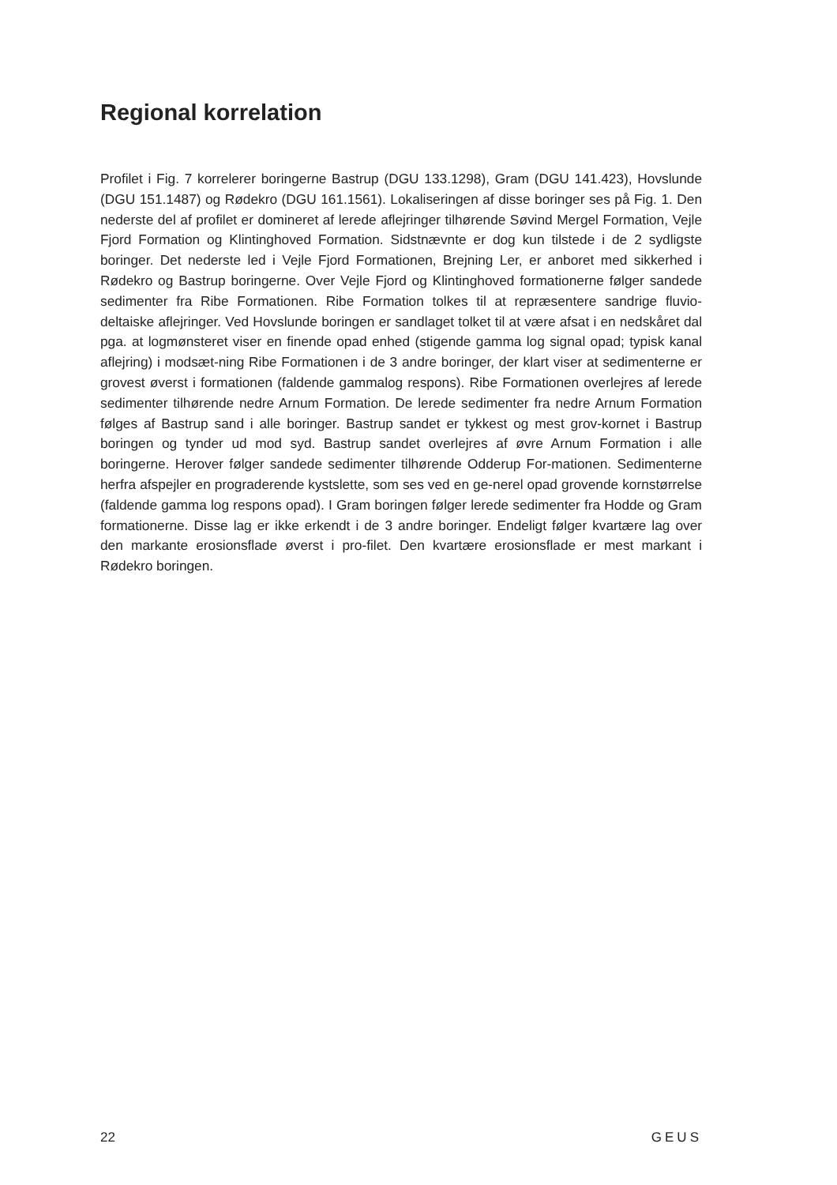Regional korrelation
Profilet i Fig. 7 korrelerer boringerne Bastrup (DGU 133.1298), Gram (DGU 141.423), Hovslunde (DGU 151.1487) og Rødekro (DGU 161.1561). Lokaliseringen af disse boringer ses på Fig. 1. Den nederste del af profilet er domineret af lerede aflejringer tilhørende Søvind Mergel Formation, Vejle Fjord Formation og Klintinghoved Formation. Sidstnævnte er dog kun tilstede i de 2 sydligste boringer. Det nederste led i Vejle Fjord Formationen, Brejning Ler, er anboret med sikkerhed i Rødekro og Bastrup boringerne. Over Vejle Fjord og Klintinghoved formationerne følger sandede sedimenter fra Ribe Formationen. Ribe Formation tolkes til at repræsentere sandrige fluvio-deltaiske aflejringer. Ved Hovslunde boringen er sandlaget tolket til at være afsat i en nedskåret dal pga. at logmønsteret viser en finende opad enhed (stigende gamma log signal opad; typisk kanal aflejring) i modsæt-ning Ribe Formationen i de 3 andre boringer, der klart viser at sedimenterne er grovest øverst i formationen (faldende gammalog respons). Ribe Formationen overlejres af lerede sedimenter tilhørende nedre Arnum Formation. De lerede sedimenter fra nedre Arnum Formation følges af Bastrup sand i alle boringer. Bastrup sandet er tykkest og mest grov-kornet i Bastrup boringen og tynder ud mod syd. Bastrup sandet overlejres af øvre Arnum Formation i alle boringerne. Herover følger sandede sedimenter tilhørende Odderup For-mationen. Sedimenterne herfra afspejler en prograderende kystslette, som ses ved en ge-nerel opad grovende kornstørrelse (faldende gamma log respons opad). I Gram boringen følger lerede sedimenter fra Hodde og Gram formationerne. Disse lag er ikke erkendt i de 3 andre boringer. Endeligt følger kvartære lag over den markante erosionsflade øverst i pro-filet. Den kvartære erosionsflade er mest markant i Rødekro boringen.
22 GEUS